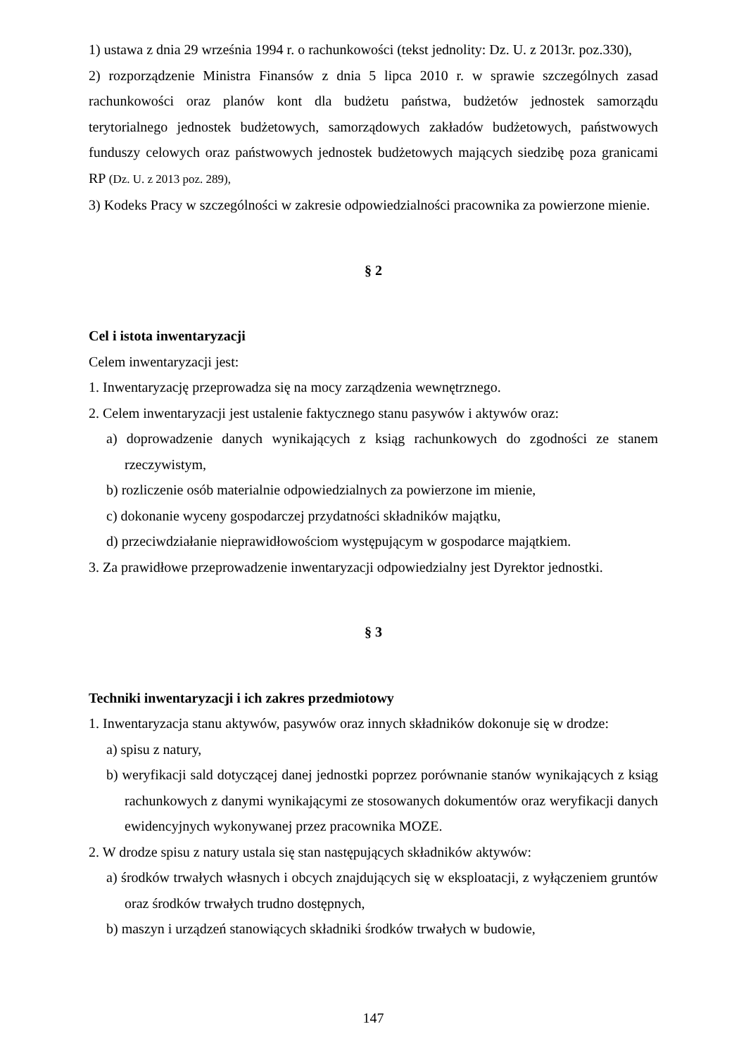1) ustawa z dnia 29 września 1994 r. o rachunkowości (tekst jednolity: Dz. U. z 2013r. poz.330),
2) rozporządzenie Ministra Finansów z dnia 5 lipca 2010 r. w sprawie szczególnych zasad rachunkowości oraz planów kont dla budżetu państwa, budżetów jednostek samorządu terytorialnego jednostek budżetowych, samorządowych zakładów budżetowych, państwowych funduszy celowych oraz państwowych jednostek budżetowych mających siedzibę poza granicami RP (Dz. U. z 2013 poz. 289),
3) Kodeks Pracy w szczególności w zakresie odpowiedzialności pracownika za powierzone mienie.
§ 2
Cel i istota inwentaryzacji
Celem inwentaryzacji jest:
1. Inwentaryzację przeprowadza się na mocy zarządzenia wewnętrznego.
2. Celem inwentaryzacji jest ustalenie faktycznego stanu pasywów i aktywów oraz:
a) doprowadzenie danych wynikających z ksiąg rachunkowych do zgodności ze stanem rzeczywistym,
b) rozliczenie osób materialnie odpowiedzialnych za powierzone im mienie,
c) dokonanie wyceny gospodarczej przydatności składników majątku,
d) przeciwdziałanie nieprawidłowościom występującym w gospodarce majątkiem.
3. Za prawidłowe przeprowadzenie inwentaryzacji odpowiedzialny jest Dyrektor jednostki.
§ 3
Techniki inwentaryzacji i ich zakres przedmiotowy
1. Inwentaryzacja stanu aktywów, pasywów oraz innych składników dokonuje się w drodze:
a) spisu z natury,
b) weryfikacji sald dotyczącej danej jednostki poprzez porównanie stanów wynikających z ksiąg rachunkowych z danymi wynikającymi ze stosowanych dokumentów oraz weryfikacji danych ewidencyjnych wykonywanej przez pracownika MOZE.
2. W drodze spisu z natury ustala się stan następujących składników aktywów:
a) środków trwałych własnych i obcych znajdujących się w eksploatacji, z wyłączeniem gruntów oraz środków trwałych trudno dostępnych,
b) maszyn i urządzeń stanowiących składniki środków trwałych w budowie,
147